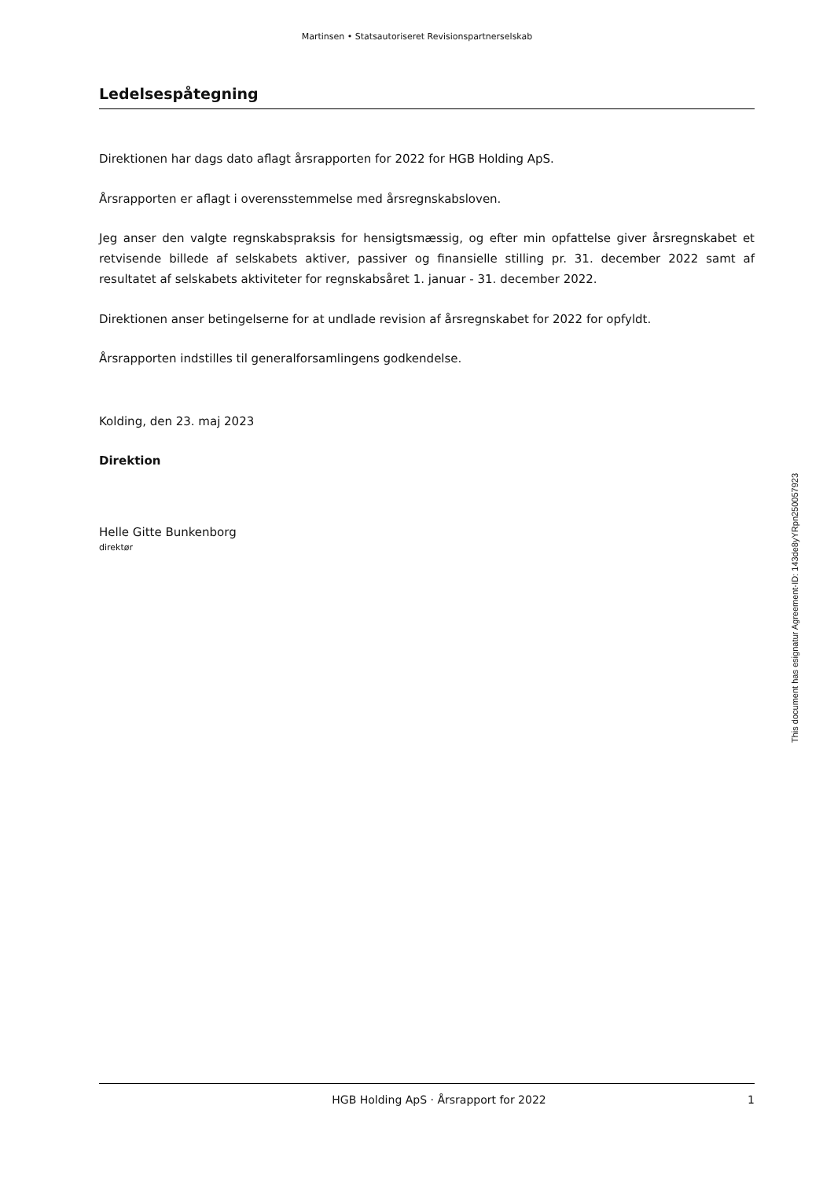Martinsen • Statsautoriseret Revisionspartnerselskab
Ledelsespåtegning
Direktionen har dags dato aflagt årsrapporten for 2022 for HGB Holding ApS.
Årsrapporten er aflagt i overensstemmelse med årsregnskabsloven.
Jeg anser den valgte regnskabspraksis for hensigtsmæssig, og efter min opfattelse giver årsregnskabet et retvisende billede af selskabets aktiver, passiver og finansielle stilling pr. 31. december 2022 samt af resultatet af selskabets aktiviteter for regnskabsåret 1. januar - 31. december 2022.
Direktionen anser betingelserne for at undlade revision af årsregnskabet for 2022 for opfyldt.
Årsrapporten indstilles til generalforsamlingens godkendelse.
Kolding, den 23. maj 2023
Direktion
Helle Gitte Bunkenborg
direktør
This document has esignatur Agreement-ID: 143de8yYRpn250057923
HGB Holding ApS · Årsrapport for 2022 1